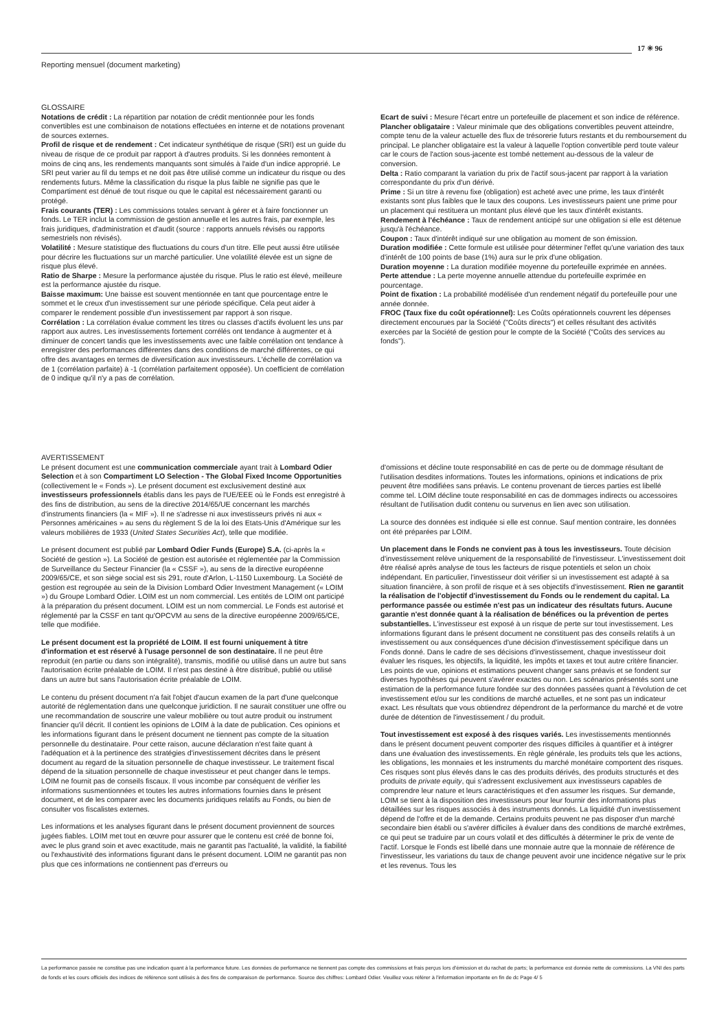17 ✳ 96
Reporting mensuel (document marketing)
GLOSSAIRE
Notations de crédit : La répartition par notation de crédit mentionnée pour les fonds convertibles est une combinaison de notations effectuées en interne et de notations provenant de sources externes.
Profil de risque et de rendement : Cet indicateur synthétique de risque (SRI) est un guide du niveau de risque de ce produit par rapport à d'autres produits. Si les données remontent à moins de cinq ans, les rendements manquants sont simulés à l'aide d'un indice approprié. Le SRI peut varier au fil du temps et ne doit pas être utilisé comme un indicateur du risque ou des rendements futurs. Même la classification du risque la plus faible ne signifie pas que le Compartiment est dénué de tout risque ou que le capital est nécessairement garanti ou protégé.
Frais courants (TER) : Les commissions totales servant à gérer et à faire fonctionner un fonds. Le TER inclut la commission de gestion annuelle et les autres frais, par exemple, les frais juridiques, d'administration et d'audit (source : rapports annuels révisés ou rapports semestriels non révisés).
Volatilité : Mesure statistique des fluctuations du cours d'un titre. Elle peut aussi être utilisée pour décrire les fluctuations sur un marché particulier. Une volatilité élevée est un signe de risque plus élevé.
Ratio de Sharpe : Mesure la performance ajustée du risque. Plus le ratio est élevé, meilleure est la performance ajustée du risque.
Baisse maximum: Une baisse est souvent mentionnée en tant que pourcentage entre le sommet et le creux d'un investissement sur une période spécifique. Cela peut aider à comparer le rendement possible d'un investissement par rapport à son risque.
Corrélation : La corrélation évalue comment les titres ou classes d'actifs évoluent les uns par rapport aux autres. Les investissements fortement corrélés ont tendance à augmenter et à diminuer de concert tandis que les investissements avec une faible corrélation ont tendance à enregistrer des performances différentes dans des conditions de marché différentes, ce qui offre des avantages en termes de diversification aux investisseurs. L'échelle de corrélation va de 1 (corrélation parfaite) à -1 (corrélation parfaitement opposée). Un coefficient de corrélation de 0 indique qu'il n'y a pas de corrélation.
Ecart de suivi : Mesure l'écart entre un portefeuille de placement et son indice de référence.
Plancher obligataire : Valeur minimale que des obligations convertibles peuvent atteindre, compte tenu de la valeur actuelle des flux de trésorerie futurs restants et du remboursement du principal. Le plancher obligataire est la valeur à laquelle l'option convertible perd toute valeur car le cours de l'action sous-jacente est tombé nettement au-dessous de la valeur de conversion.
Delta : Ratio comparant la variation du prix de l'actif sous-jacent par rapport à la variation correspondante du prix d'un dérivé.
Prime : Si un titre à revenu fixe (obligation) est acheté avec une prime, les taux d'intérêt existants sont plus faibles que le taux des coupons. Les investisseurs paient une prime pour un placement qui restituera un montant plus élevé que les taux d'intérêt existants.
Rendement à l'échéance : Taux de rendement anticipé sur une obligation si elle est détenue jusqu'à l'échéance.
Coupon : Taux d'intérêt indiqué sur une obligation au moment de son émission.
Duration modifiée : Cette formule est utilisée pour déterminer l'effet qu'une variation des taux d'intérêt de 100 points de base (1%) aura sur le prix d'une obligation.
Duration moyenne : La duration modifiée moyenne du portefeuille exprimée en années.
Perte attendue : La perte moyenne annuelle attendue du portefeuille exprimée en pourcentage.
Point de fixation : La probabilité modélisée d'un rendement négatif du portefeuille pour une année donnée.
FROC (Taux fixe du coût opérationnel): Les Coûts opérationnels couvrent les dépenses directement encourues par la Société ("Coûts directs") et celles résultant des activités exercées par la Société de gestion pour le compte de la Société ("Coûts des services au fonds").
AVERTISSEMENT
Le présent document est une communication commerciale ayant trait à Lombard Odier Selection et à son Compartiment LO Selection - The Global Fixed Income Opportunities (collectivement le « Fonds »). Le présent document est exclusivement destiné aux investisseurs professionnels établis dans les pays de l'UE/EEE où le Fonds est enregistré à des fins de distribution, au sens de la directive 2014/65/UE concernant les marchés d'instruments financiers (la « MIF »). Il ne s'adresse ni aux investisseurs privés ni aux « Personnes américaines » au sens du règlement S de la loi des Etats-Unis d'Amérique sur les valeurs mobilières de 1933 (United States Securities Act), telle que modifiée.
Le présent document est publié par Lombard Odier Funds (Europe) S.A. (ci-après la « Société de gestion »). La Société de gestion est autorisée et réglementée par la Commission de Surveillance du Secteur Financier (la « CSSF »), au sens de la directive européenne 2009/65/CE, et son siège social est sis 291, route d'Arlon, L-1150 Luxembourg. La Société de gestion est regroupée au sein de la Division Lombard Odier Investment Management (« LOIM ») du Groupe Lombard Odier. LOIM est un nom commercial. Les entités de LOIM ont participé à la préparation du présent document. LOIM est un nom commercial. Le Fonds est autorisé et réglementé par la CSSF en tant qu'OPCVM au sens de la directive européenne 2009/65/CE, telle que modifiée.
Le présent document est la propriété de LOIM. Il est fourni uniquement à titre d'information et est réservé à l'usage personnel de son destinataire. Il ne peut être reproduit (en partie ou dans son intégralité), transmis, modifié ou utilisé dans un autre but sans l'autorisation écrite préalable de LOIM. Il n'est pas destiné à être distribué, publié ou utilisé dans un autre but sans l'autorisation écrite préalable de LOIM.
Le contenu du présent document n'a fait l'objet d'aucun examen de la part d'une quelconque autorité de réglementation dans une quelconque juridiction. Il ne saurait constituer une offre ou une recommandation de souscrire une valeur mobilière ou tout autre produit ou instrument financier qu'il décrit. Il contient les opinions de LOIM à la date de publication. Ces opinions et les informations figurant dans le présent document ne tiennent pas compte de la situation personnelle du destinataire. Pour cette raison, aucune déclaration n'est faite quant à l'adéquation et à la pertinence des stratégies d'investissement décrites dans le présent document au regard de la situation personnelle de chaque investisseur. Le traitement fiscal dépend de la situation personnelle de chaque investisseur et peut changer dans le temps. LOIM ne fournit pas de conseils fiscaux. Il vous incombe par conséquent de vérifier les informations susmentionnées et toutes les autres informations fournies dans le présent document, et de les comparer avec les documents juridiques relatifs au Fonds, ou bien de consulter vos fiscalistes externes.
Les informations et les analyses figurant dans le présent document proviennent de sources jugées fiables. LOIM met tout en œuvre pour assurer que le contenu est créé de bonne foi, avec le plus grand soin et avec exactitude, mais ne garantit pas l'actualité, la validité, la fiabilité ou l'exhaustivité des informations figurant dans le présent document. LOIM ne garantit pas non plus que ces informations ne contiennent pas d'erreurs ou
d'omissions et décline toute responsabilité en cas de perte ou de dommage résultant de l'utilisation desdites informations. Toutes les informations, opinions et indications de prix peuvent être modifiées sans préavis. Le contenu provenant de tierces parties est libellé comme tel. LOIM décline toute responsabilité en cas de dommages indirects ou accessoires résultant de l'utilisation dudit contenu ou survenus en lien avec son utilisation.
La source des données est indiquée si elle est connue. Sauf mention contraire, les données ont été préparées par LOIM.
Un placement dans le Fonds ne convient pas à tous les investisseurs. Toute décision d'investissement relève uniquement de la responsabilité de l'investisseur. L'investissement doit être réalisé après analyse de tous les facteurs de risque potentiels et selon un choix indépendant. En particulier, l'investisseur doit vérifier si un investissement est adapté à sa situation financière, à son profil de risque et à ses objectifs d'investissement. Rien ne garantit la réalisation de l'objectif d'investissement du Fonds ou le rendement du capital. La performance passée ou estimée n'est pas un indicateur des résultats futurs. Aucune garantie n'est donnée quant à la réalisation de bénéfices ou la prévention de pertes substantielles. L'investisseur est exposé à un risque de perte sur tout investissement. Les informations figurant dans le présent document ne constituent pas des conseils relatifs à un investissement ou aux conséquences d'une décision d'investissement spécifique dans un Fonds donné. Dans le cadre de ses décisions d'investissement, chaque investisseur doit évaluer les risques, les objectifs, la liquidité, les impôts et taxes et tout autre critère financier. Les points de vue, opinions et estimations peuvent changer sans préavis et se fondent sur diverses hypothèses qui peuvent s'avérer exactes ou non. Les scénarios présentés sont une estimation de la performance future fondée sur des données passées quant à l'évolution de cet investissement et/ou sur les conditions de marché actuelles, et ne sont pas un indicateur exact. Les résultats que vous obtiendrez dépendront de la performance du marché et de votre durée de détention de l'investissement / du produit.
Tout investissement est exposé à des risques variés. Les investissements mentionnés dans le présent document peuvent comporter des risques difficiles à quantifier et à intégrer dans une évaluation des investissements. En règle générale, les produits tels que les actions, les obligations, les monnaies et les instruments du marché monétaire comportent des risques. Ces risques sont plus élevés dans le cas des produits dérivés, des produits structurés et des produits de private equity, qui s'adressent exclusivement aux investisseurs capables de comprendre leur nature et leurs caractéristiques et d'en assumer les risques. Sur demande, LOIM se tient à la disposition des investisseurs pour leur fournir des informations plus détaillées sur les risques associés à des instruments donnés. La liquidité d'un investissement dépend de l'offre et de la demande. Certains produits peuvent ne pas disposer d'un marché secondaire bien établi ou s'avérer difficiles à évaluer dans des conditions de marché extrêmes, ce qui peut se traduire par un cours volatil et des difficultés à déterminer le prix de vente de l'actif. Lorsque le Fonds est libellé dans une monnaie autre que la monnaie de référence de l'investisseur, les variations du taux de change peuvent avoir une incidence négative sur le prix et les revenus. Tous les
La performance passée ne constitue pas une indication quant à la performance future. Les données de performance ne tiennent pas compte des commissions et frais perçus lors d'émission et du rachat de parts; la performance est donnée nette de commissions. La VNI des parts de fonds et les cours officiels des indices de référence sont utilisés à des fins de comparaison de performance. Source des chiffres: Lombard Odier. Veuillez vous référer à l'information importante en fin de dc Page 4/ 5